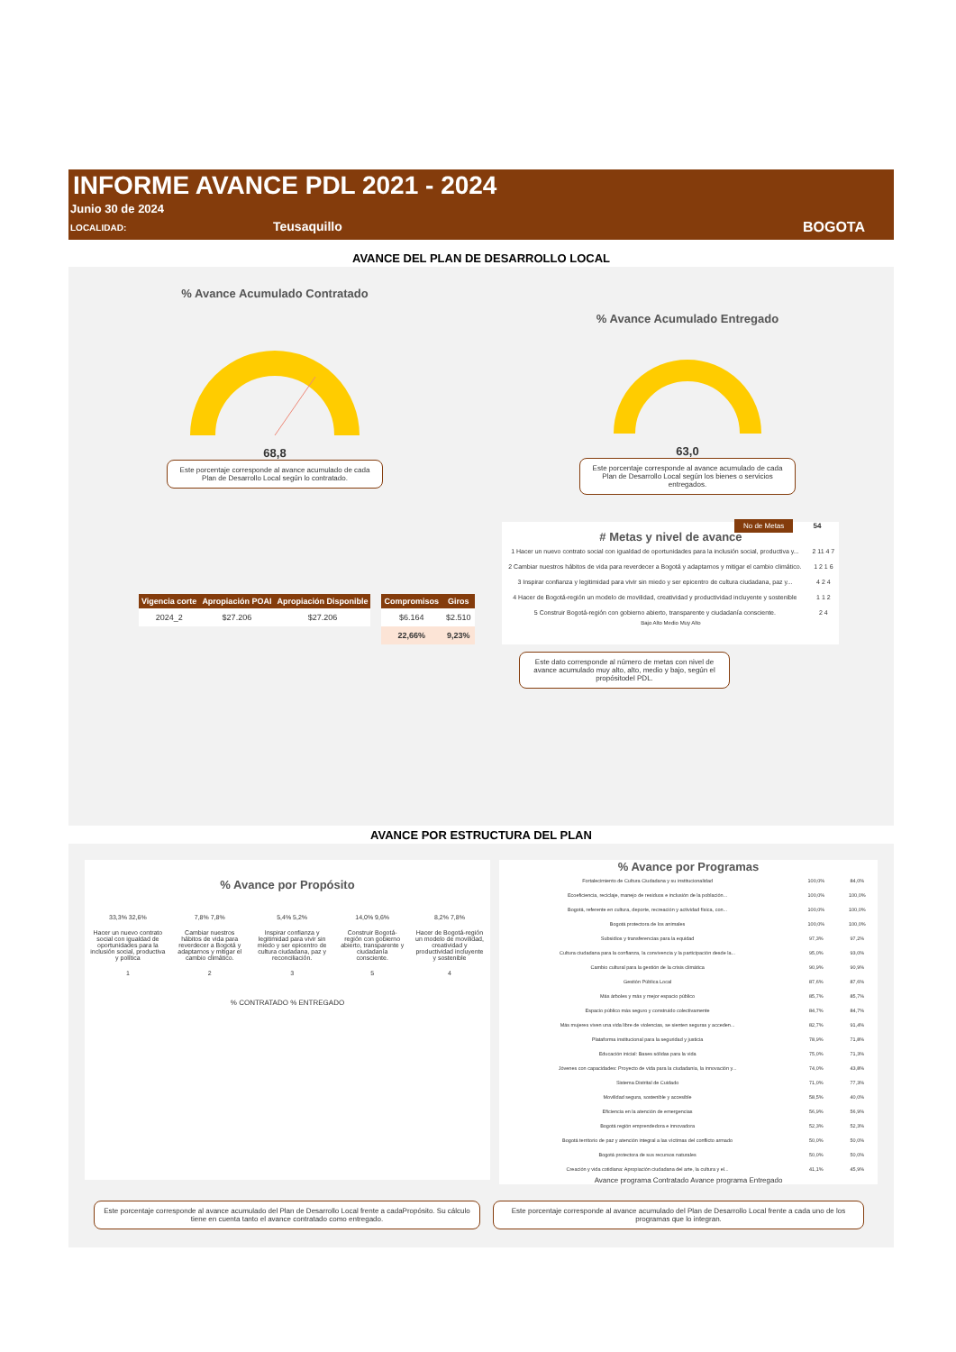INFORME AVANCE PDL 2021 - 2024
Junio 30 de 2024
LOCALIDAD: Teusaquillo BOGOTA
AVANCE DEL PLAN DE DESARROLLO LOCAL
% Avance Acumulado Contratado
68,8
Este porcentaje corresponde al avance acumulado de cada Plan de Desarrollo Local según lo contratado.
% Avance Acumulado Entregado
63,0
Este porcentaje corresponde al avance acumulado de cada Plan de Desarrollo Local según los bienes o servicios entregados.
| Vigencia corte | Apropiación POAI | Apropiación Disponible |
| --- | --- | --- |
| 2024_2 | $27.206 | $27.206 |
| Compromisos | Giros |
| --- | --- |
| $6.164 | $2.510 |
| 22,66% | 9,23% |
No de Metas 54
# Metas y nivel de avance
| 1 Hacer un nuevo contrato social con igualdad de oportunidades para la inclusión social, productiva y... | 2 11 4 7 |
| 2 Cambiar nuestros hábitos de vida para reverdecer a Bogotá y adaptarnos y mitigar el cambio climático. | 1 2 1 6 |
| 3 Inspirar confianza y legitimidad para vivir sin miedo y ser epicentro de cultura ciudadana, paz y... | 4 2 4 |
| 4 Hacer de Bogotá-región un modelo de movilidad, creatividad y productividad incluyente y sostenible | 1 1 2 |
| 5 Construir Bogotá-región con gobierno abierto, transparente y ciudadanía consciente. | 2 4 |
Bajo Alto Medio Muy Alto
Este dato corresponde al número de metas con nivel de avance acumulado muy alto, alto, medio y bajo, según el propósitodel PDL.
AVANCE POR ESTRUCTURA DEL PLAN
% Avance por Propósito
| 33,3% 32,6% | 7,8% 7,8% | 5,4% 5,2% | 14,0% 9,6% | 8,2% 7,8% |
| Hacer un nuevo contrato social con igualdad de oportunidades para la inclusión social, productiva y política | Cambiar nuestros hábitos de vida para reverdecer a Bogotá y adaptarnos y mitigar el cambio climático. | Inspirar confianza y legitimidad para vivir sin miedo y ser epicentro de cultura ciudadana, paz y reconciliación. | Construir Bogotá-región con gobierno abierto, transparente y ciudadanía consciente. | Hacer de Bogotá-región un modelo de movilidad, creatividad y productividad incluyente y sostenible |
| 1 | 2 | 3 | 5 | 4 |
% CONTRATADO % ENTREGADO
% Avance por Programas
| Fortalecimiento de Cultura Ciudadana y su institucionalidad | 100,0% | 84,0% |
| Ecoeficiencia, reciclaje, manejo de residuos e inclusión de la población... | 100,0% | 100,0% |
| Bogotá, referente en cultura, deporte, recreación y actividad física, con... | 100,0% | 100,0% |
| Bogotá protectora de los animales | 100,0% | 100,0% |
| Subsidios y transferencias para la equidad | 97,3% | 97,2% |
| Cultura ciudadana para la confianza, la convivencia y la participación desde la... | 95,0% | 93,0% |
| Cambio cultural para la gestión de la crisis climática | 90,9% | 90,9% |
| Gestión Pública Local | 87,6% | 87,6% |
| Más árboles y más y mejor espacio público | 85,7% | 85,7% |
| Espacio público más seguro y construido colectivamente | 84,7% | 84,7% |
| Más mujeres viven una vida libre de violencias, se sienten seguras y acceden... | 82,7% | 91,4% |
| Plataforma institucional para la seguridad y justicia | 78,9% | 71,8% |
| Educación inicial: Bases sólidas para la vida | 75,0% | 71,3% |
| Jóvenes con capacidades: Proyecto de vida para la ciudadanía, la innovación y... | 74,0% | 43,8% |
| Sistema Distrital de Cuidado | 71,0% | 77,3% |
| Movilidad segura, sostenible y accesible | 58,5% | 40,0% |
| Eficiencia en la atención de emergencias | 56,9% | 56,9% |
| Bogotá región emprendedora e innovadora | 52,3% | 52,3% |
| Bogotá territorio de paz y atención integral a las víctimas del conflicto armado | 50,0% | 50,0% |
| Bogotá protectora de sus recursos naturales | 50,0% | 50,0% |
| Creación y vida cotidiana: Apropiación ciudadana del arte, la cultura y el... | 41,1% | 45,9% |
Avance programa Contratado Avance programa Entregado
Este porcentaje corresponde al avance acumulado del Plan de Desarrollo Local frente a cadaPropósito. Su cálculo tiene en cuenta tanto el avance contratado como entregado.
Este porcentaje corresponde al avance acumulado del Plan de Desarrollo Local frente a cada uno de los programas que lo integran.